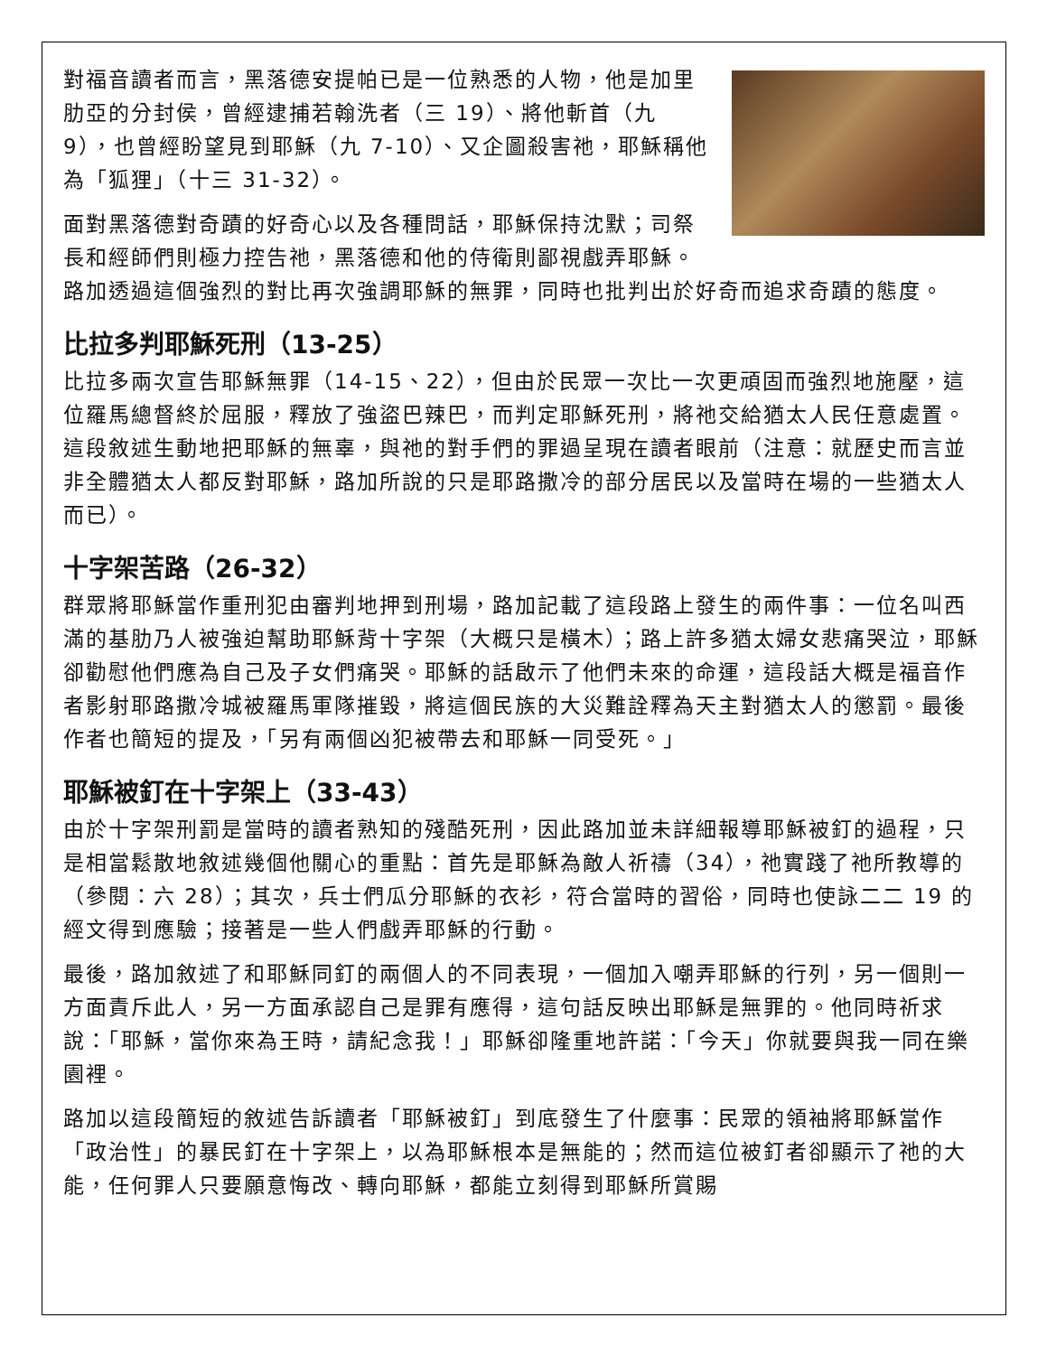對福音讀者而言，黑落德安提帕已是一位熟悉的人物，他是加里肋亞的分封侯，曾經逮捕若翰洗者（三 19）、將他斬首（九 9），也曾經盼望見到耶穌（九 7-10）、又企圖殺害祂，耶穌稱他為「狐狸」（十三 31-32）。
面對黑落德對奇蹟的好奇心以及各種問話，耶穌保持沈默；司祭長和經師們則極力控告祂，黑落德和他的侍衛則鄙視戲弄耶穌。路加透過這個強烈的對比再次強調耶穌的無罪，同時也批判出於好奇而追求奇蹟的態度。
比拉多判耶穌死刑（13-25）
比拉多兩次宣告耶穌無罪（14-15、22），但由於民眾一次比一次更頑固而強烈地施壓，這位羅馬總督終於屈服，釋放了強盜巴辣巴，而判定耶穌死刑，將祂交給猶太人民任意處置。這段敘述生動地把耶穌的無辜，與祂的對手們的罪過呈現在讀者眼前（注意：就歷史而言並非全體猶太人都反對耶穌，路加所說的只是耶路撒冷的部分居民以及當時在場的一些猶太人而已）。
十字架苦路（26-32）
群眾將耶穌當作重刑犯由審判地押到刑場，路加記載了這段路上發生的兩件事：一位名叫西滿的基肋乃人被強迫幫助耶穌背十字架（大概只是橫木）；路上許多猶太婦女悲痛哭泣，耶穌卻勸慰他們應為自己及子女們痛哭。耶穌的話啟示了他們未來的命運，這段話大概是福音作者影射耶路撒冷城被羅馬軍隊摧毀，將這個民族的大災難詮釋為天主對猶太人的懲罰。最後作者也簡短的提及，「另有兩個凶犯被帶去和耶穌一同受死。」
耶穌被釘在十字架上（33-43）
由於十字架刑罰是當時的讀者熟知的殘酷死刑，因此路加並未詳細報導耶穌被釘的過程，只是相當鬆散地敘述幾個他關心的重點：首先是耶穌為敵人祈禱（34），祂實踐了祂所教導的（參閱：六 28）；其次，兵士們瓜分耶穌的衣衫，符合當時的習俗，同時也使詠二二 19 的經文得到應驗；接著是一些人們戲弄耶穌的行動。
最後，路加敘述了和耶穌同釘的兩個人的不同表現，一個加入嘲弄耶穌的行列，另一個則一方面責斥此人，另一方面承認自己是罪有應得，這句話反映出耶穌是無罪的。他同時祈求說：「耶穌，當你來為王時，請紀念我！」耶穌卻隆重地許諾：「今天」你就要與我一同在樂園裡。
路加以這段簡短的敘述告訴讀者「耶穌被釘」到底發生了什麼事：民眾的領袖將耶穌當作「政治性」的暴民釘在十字架上，以為耶穌根本是無能的；然而這位被釘者卻顯示了祂的大能，任何罪人只要願意悔改、轉向耶穌，都能立刻得到耶穌所賞賜